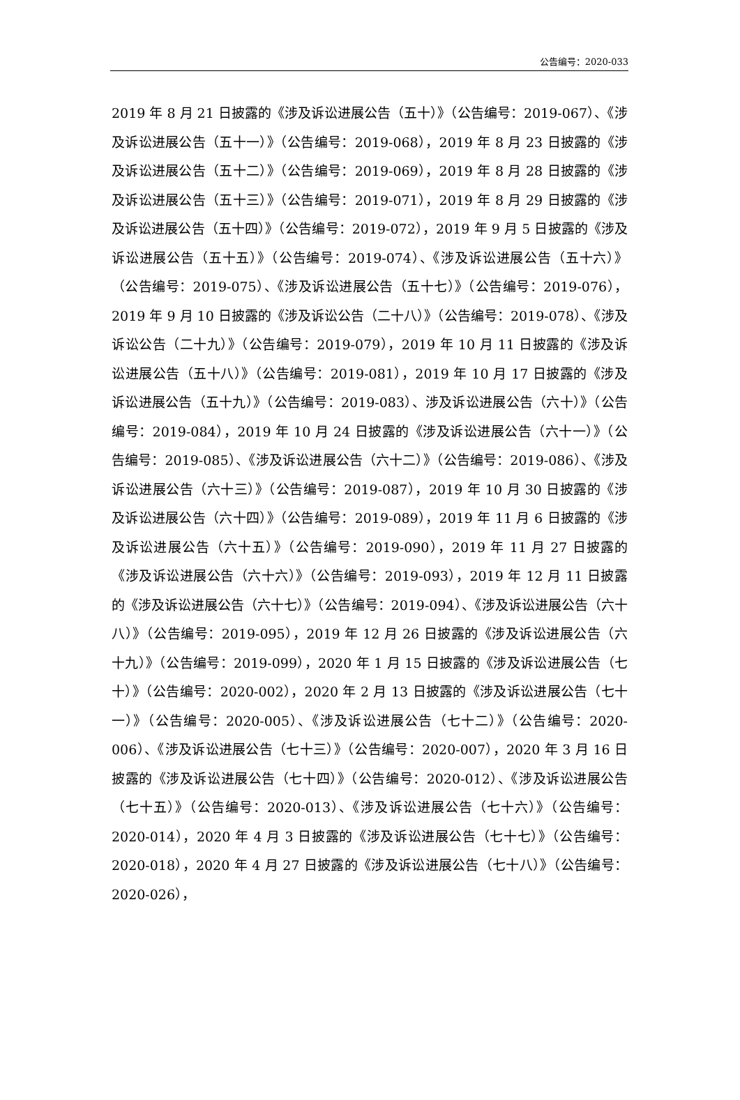公告编号：2020-033
2019 年 8 月 21 日披露的《涉及诉讼进展公告（五十）》（公告编号：2019-067）、《涉及诉讼进展公告（五十一）》（公告编号：2019-068），2019 年 8 月 23 日披露的《涉及诉讼进展公告（五十二）》（公告编号：2019-069），2019 年 8 月 28 日披露的《涉及诉讼进展公告（五十三）》（公告编号：2019-071），2019 年 8 月 29 日披露的《涉及诉讼进展公告（五十四）》（公告编号：2019-072），2019 年 9 月 5 日披露的《涉及诉讼进展公告（五十五）》（公告编号：2019-074）、《涉及诉讼进展公告（五十六）》（公告编号：2019-075）、《涉及诉讼进展公告（五十七）》（公告编号：2019-076），2019 年 9 月 10 日披露的《涉及诉讼公告（二十八）》（公告编号：2019-078）、《涉及诉讼公告（二十九）》（公告编号：2019-079），2019 年 10 月 11 日披露的《涉及诉讼进展公告（五十八）》（公告编号：2019-081），2019 年 10 月 17 日披露的《涉及诉讼进展公告（五十九）》（公告编号：2019-083）、涉及诉讼进展公告（六十）》（公告编号：2019-084），2019 年 10 月 24 日披露的《涉及诉讼进展公告（六十一）》（公告编号：2019-085）、《涉及诉讼进展公告（六十二）》（公告编号：2019-086）、《涉及诉讼进展公告（六十三）》（公告编号：2019-087），2019 年 10 月 30 日披露的《涉及诉讼进展公告（六十四）》（公告编号：2019-089），2019 年 11 月 6 日披露的《涉及诉讼进展公告（六十五）》（公告编号：2019-090），2019 年 11 月 27 日披露的《涉及诉讼进展公告（六十六）》（公告编号：2019-093），2019 年 12 月 11 日披露的《涉及诉讼进展公告（六十七）》（公告编号：2019-094）、《涉及诉讼进展公告（六十八）》（公告编号：2019-095），2019 年 12 月 26 日披露的《涉及诉讼进展公告（六十九）》（公告编号：2019-099），2020 年 1 月 15 日披露的《涉及诉讼进展公告（七十）》（公告编号：2020-002），2020 年 2 月 13 日披露的《涉及诉讼进展公告（七十一）》（公告编号：2020-005）、《涉及诉讼进展公告（七十二）》（公告编号：2020-006）、《涉及诉讼进展公告（七十三）》（公告编号：2020-007），2020 年 3 月 16 日披露的《涉及诉讼进展公告（七十四）》（公告编号：2020-012）、《涉及诉讼进展公告（七十五）》（公告编号：2020-013）、《涉及诉讼进展公告（七十六）》（公告编号：2020-014），2020 年 4 月 3 日披露的《涉及诉讼进展公告（七十七）》（公告编号：2020-018），2020 年 4 月 27 日披露的《涉及诉讼进展公告（七十八）》（公告编号：2020-026），